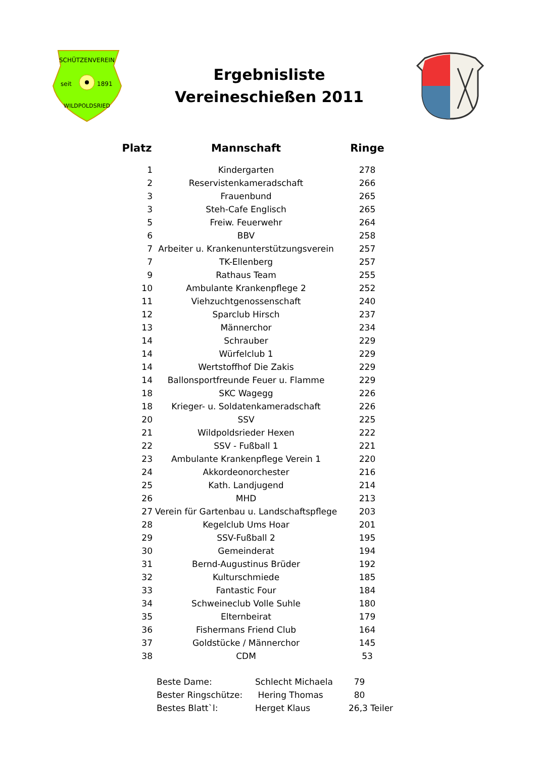SCHÜTZENVEREIN
seit
1891
WILDPOLDSRIED
Ergebnisliste
Vereineschießen 2011
| Platz | Mannschaft | Ringe |
| --- | --- | --- |
| 1 | Kindergarten | 278 |
| 2 | Reservistenkameradschaft | 266 |
| 3 | Frauenbund | 265 |
| 3 | Steh-Cafe Englisch | 265 |
| 5 | Freiw. Feuerwehr | 264 |
| 6 | BBV | 258 |
| 7 | Arbeiter u. Krankenunterstützungsverein | 257 |
| 7 | TK-Ellenberg | 257 |
| 9 | Rathaus Team | 255 |
| 10 | Ambulante Krankenpflege 2 | 252 |
| 11 | Viehzuchtgenossenschaft | 240 |
| 12 | Sparclub Hirsch | 237 |
| 13 | Männerchor | 234 |
| 14 | Schrauber | 229 |
| 14 | Würfelclub 1 | 229 |
| 14 | Wertstoffhof Die Zakis | 229 |
| 14 | Ballonsportfreunde Feuer u. Flamme | 229 |
| 18 | SKC Wagegg | 226 |
| 18 | Krieger- u. Soldatenkameradschaft | 226 |
| 20 | SSV | 225 |
| 21 | Wildpoldsrieder Hexen | 222 |
| 22 | SSV - Fußball 1 | 221 |
| 23 | Ambulante Krankenpflege Verein 1 | 220 |
| 24 | Akkordeonorchester | 216 |
| 25 | Kath. Landjugend | 214 |
| 26 | MHD | 213 |
| 27 | Verein für Gartenbau u. Landschaftspflege | 203 |
| 28 | Kegelclub Ums Hoar | 201 |
| 29 | SSV-Fußball 2 | 195 |
| 30 | Gemeinderat | 194 |
| 31 | Bernd-Augustinus Brüder | 192 |
| 32 | Kulturschmiede | 185 |
| 33 | Fantastic Four | 184 |
| 34 | Schweineclub Volle Suhle | 180 |
| 35 | Elternbeirat | 179 |
| 36 | Fishermans Friend Club | 164 |
| 37 | Goldstücke / Männerchor | 145 |
| 38 | CDM | 53 |
| Beste Dame: | Schlecht Michaela | 79 |
| Bester Ringschütze: | Hering Thomas | 80 |
| Bestes Blatt`l: | Herget Klaus | 26,3 Teiler |